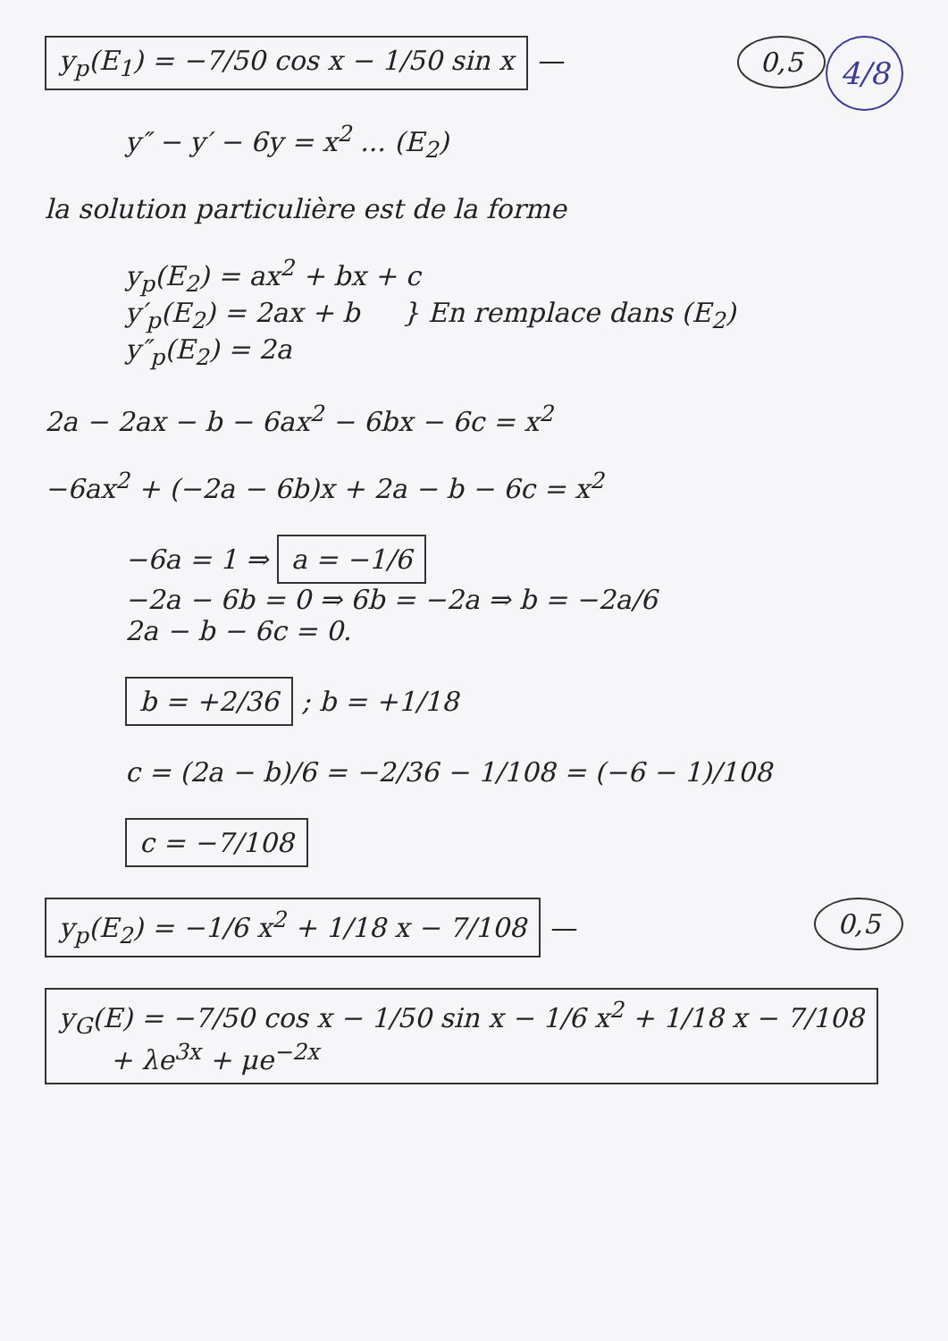4/8
y<sub>p</sub>(E<sub>1</sub>) = −7/50 cos x − 1/50 sin x — 0,5
y″ − y′ − 6y = x<sup>2</sup> ... (E<sub>2</sub>)
la solution particulière est de la forme
y<sub>p</sub>(E<sub>2</sub>) = ax<sup>2</sup> + bx + c
y′<sub>p</sub>(E<sub>2</sub>) = 2ax + b } En remplace dans (E<sub>2</sub>)
y″<sub>p</sub>(E<sub>2</sub>) = 2a
2a − 2ax − b − 6ax<sup>2</sup> − 6bx − 6c = x<sup>2</sup>
−6ax<sup>2</sup> + (−2a − 6b)x + 2a − b − 6c = x<sup>2</sup>
−6a = 1 ⇒ a = −1/6
−2a − 6b = 0 ⇒ 6b = −2a ⇒ b = −2a/6
2a − b − 6c = 0.
b = +2/36 ; b = +1/18
c = (2a − b)/6 = −2/36 − 1/108 = (−6 − 1)/108
c = −7/108
y<sub>p</sub>(E<sub>2</sub>) = −1/6 x<sup>2</sup> + 1/18 x − 7/108 — 0,5
y<sub>G</sub>(E) = −7/50 cos x − 1/50 sin x − 1/6 x<sup>2</sup> + 1/18 x − 7/108
+ λe<sup>3x</sup> + μe<sup>−2x</sup>